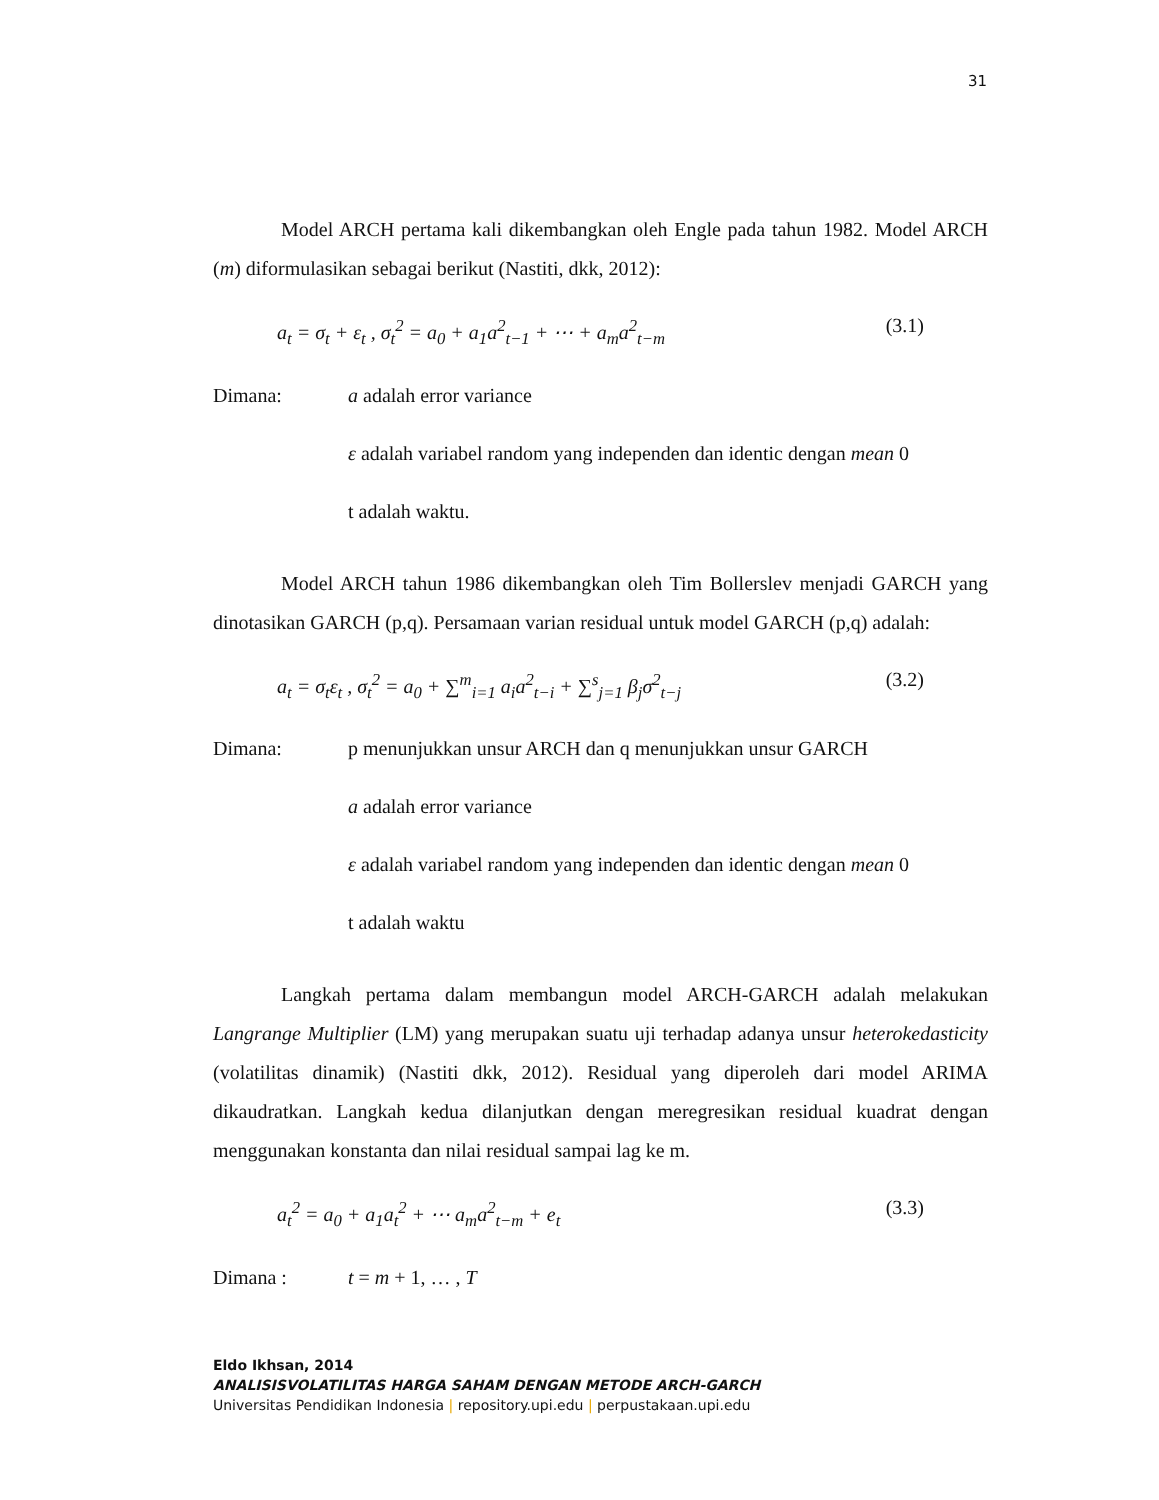31
Model ARCH pertama kali dikembangkan oleh Engle pada tahun 1982. Model ARCH (m) diformulasikan sebagai berikut (Nastiti, dkk, 2012):
a<sub>t</sub> = σ<sub>t</sub> + ε<sub>t</sub> , σ<sub>t</sub><sup>2</sup> = a<sub>0</sub> + a<sub>1</sub>a<sup>2</sup><sub>t−1</sub> + ⋯ + a<sub>m</sub>a<sup>2</sup><sub>t−m</sub> (3.1)
Dimana: a adalah error variance
ε adalah variabel random yang independen dan identic dengan mean 0
t adalah waktu.
Model ARCH tahun 1986 dikembangkan oleh Tim Bollerslev menjadi GARCH yang dinotasikan GARCH (p,q). Persamaan varian residual untuk model GARCH (p,q) adalah:
a<sub>t</sub> = σ<sub>t</sub>ε<sub>t</sub> , σ<sub>t</sub><sup>2</sup> = a<sub>0</sub> + ∑<sup>m</sup><sub>i=1</sub> a<sub>i</sub>a<sup>2</sup><sub>t−i</sub> + ∑<sup>s</sup><sub>j=1</sub> β<sub>j</sub>σ<sup>2</sup><sub>t−j</sub> (3.2)
Dimana: p menunjukkan unsur ARCH dan q menunjukkan unsur GARCH
a adalah error variance
ε adalah variabel random yang independen dan identic dengan mean 0
t adalah waktu
Langkah pertama dalam membangun model ARCH-GARCH adalah melakukan Langrange Multiplier (LM) yang merupakan suatu uji terhadap adanya unsur heterokedasticity (volatilitas dinamik) (Nastiti dkk, 2012). Residual yang diperoleh dari model ARIMA dikaudratkan. Langkah kedua dilanjutkan dengan meregresikan residual kuadrat dengan menggunakan konstanta dan nilai residual sampai lag ke m.
a<sub>t</sub><sup>2</sup> = a<sub>0</sub> + a<sub>1</sub>a<sub>t</sub><sup>2</sup> + ⋯ a<sub>m</sub>a<sup>2</sup><sub>t−m</sub> + e<sub>t</sub> (3.3)
Dimana : t = m + 1, … , T
Eldo Ikhsan, 2014
ANALISISVOLATILITAS HARGA SAHAM DENGAN METODE ARCH-GARCH
Universitas Pendidikan Indonesia | repository.upi.edu | perpustakaan.upi.edu